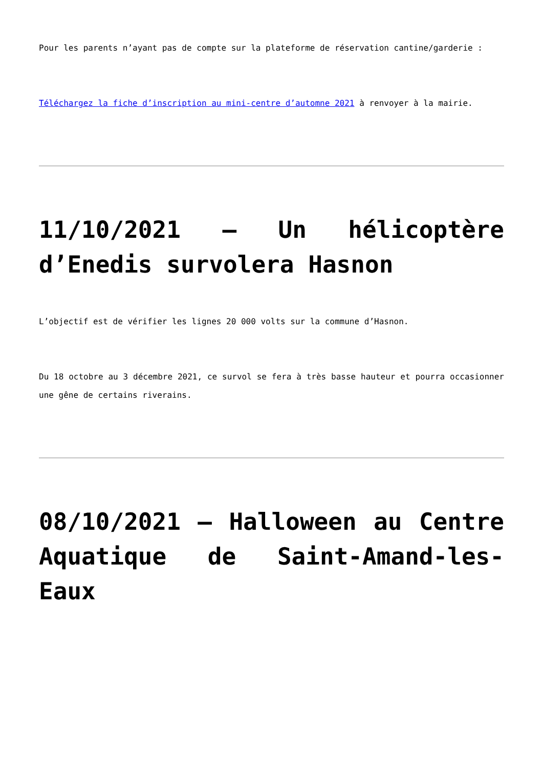Pour les parents n’ayant pas de compte sur la plateforme de réservation cantine/garderie :
Téléchargez la fiche d’inscription au mini-centre d’automne 2021 à renvoyer à la mairie.
11/10/2021 – Un hélicoptère d’Enedis survolera Hasnon
L’objectif est de vérifier les lignes 20 000 volts sur la commune d’Hasnon.
Du 18 octobre au 3 décembre 2021, ce survol se fera à très basse hauteur et pourra occasionner une gêne de certains riverains.
08/10/2021 – Halloween au Centre Aquatique de Saint-Amand-les-Eaux